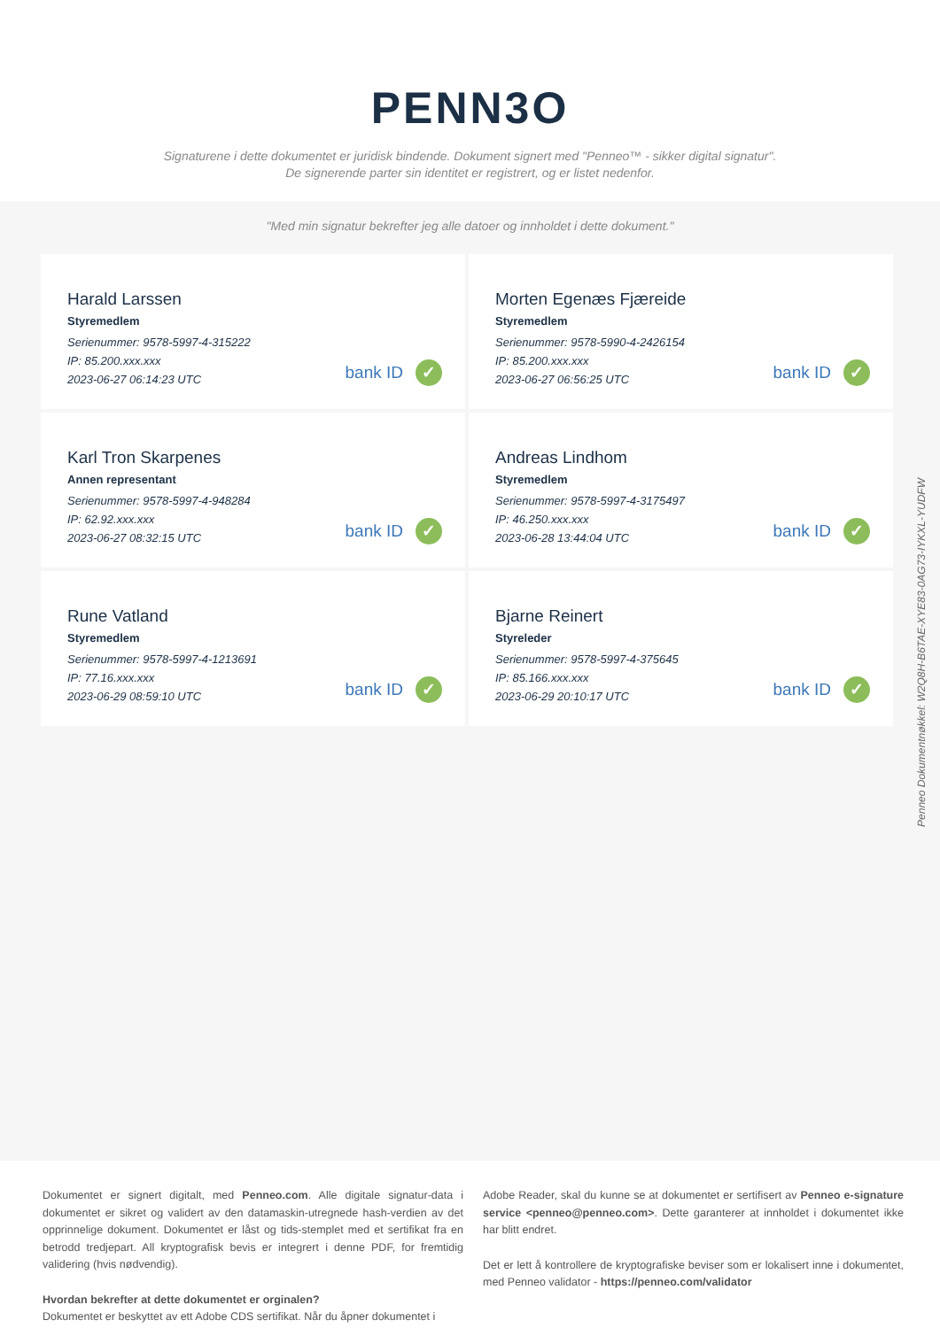PENN3O
Signaturene i dette dokumentet er juridisk bindende. Dokument signert med "Penneo™ - sikker digital signatur".
De signerende parter sin identitet er registrert, og er listet nedenfor.
"Med min signatur bekrefter jeg alle datoer og innholdet i dette dokument."
Harald Larssen
Styremedlem
Serienummer: 9578-5997-4-315222
IP: 85.200.xxx.xxx
2023-06-27 06:14:23 UTC
bank ID ✓
Morten Egenæs Fjæreide
Styremedlem
Serienummer: 9578-5990-4-2426154
IP: 85.200.xxx.xxx
2023-06-27 06:56:25 UTC
bank ID ✓
Karl Tron Skarpenes
Annen representant
Serienummer: 9578-5997-4-948284
IP: 62.92.xxx.xxx
2023-06-27 08:32:15 UTC
bank ID ✓
Andreas Lindhom
Styremedlem
Serienummer: 9578-5997-4-3175497
IP: 46.250.xxx.xxx
2023-06-28 13:44:04 UTC
bank ID ✓
Rune Vatland
Styremedlem
Serienummer: 9578-5997-4-1213691
IP: 77.16.xxx.xxx
2023-06-29 08:59:10 UTC
bank ID ✓
Bjarne Reinert
Styreleder
Serienummer: 9578-5997-4-375645
IP: 85.166.xxx.xxx
2023-06-29 20:10:17 UTC
bank ID ✓
Penneo Dokumentnøkkel: W2Q8H-B6TAE-XYE83-0AG73-IYKXL-YUDFW
Dokumentet er signert digitalt, med Penneo.com. Alle digitale signatur-data i dokumentet er sikret og validert av den datamaskin-utregnede hash-verdien av det opprinnelige dokument. Dokumentet er låst og tids-stemplet med et sertifikat fra en betrodd tredjepart. All kryptografisk bevis er integrert i denne PDF, for fremtidig validering (hvis nødvendig).
Hvordan bekrefter at dette dokumentet er orginalen?
Dokumentet er beskyttet av ett Adobe CDS sertifikat. Når du åpner dokumentet i
Adobe Reader, skal du kunne se at dokumentet er sertifisert av Penneo e-signature service <penneo@penneo.com>. Dette garanterer at innholdet i dokumentet ikke har blitt endret.
Det er lett å kontrollere de kryptografiske beviser som er lokalisert inne i dokumentet, med Penneo validator - https://penneo.com/validator